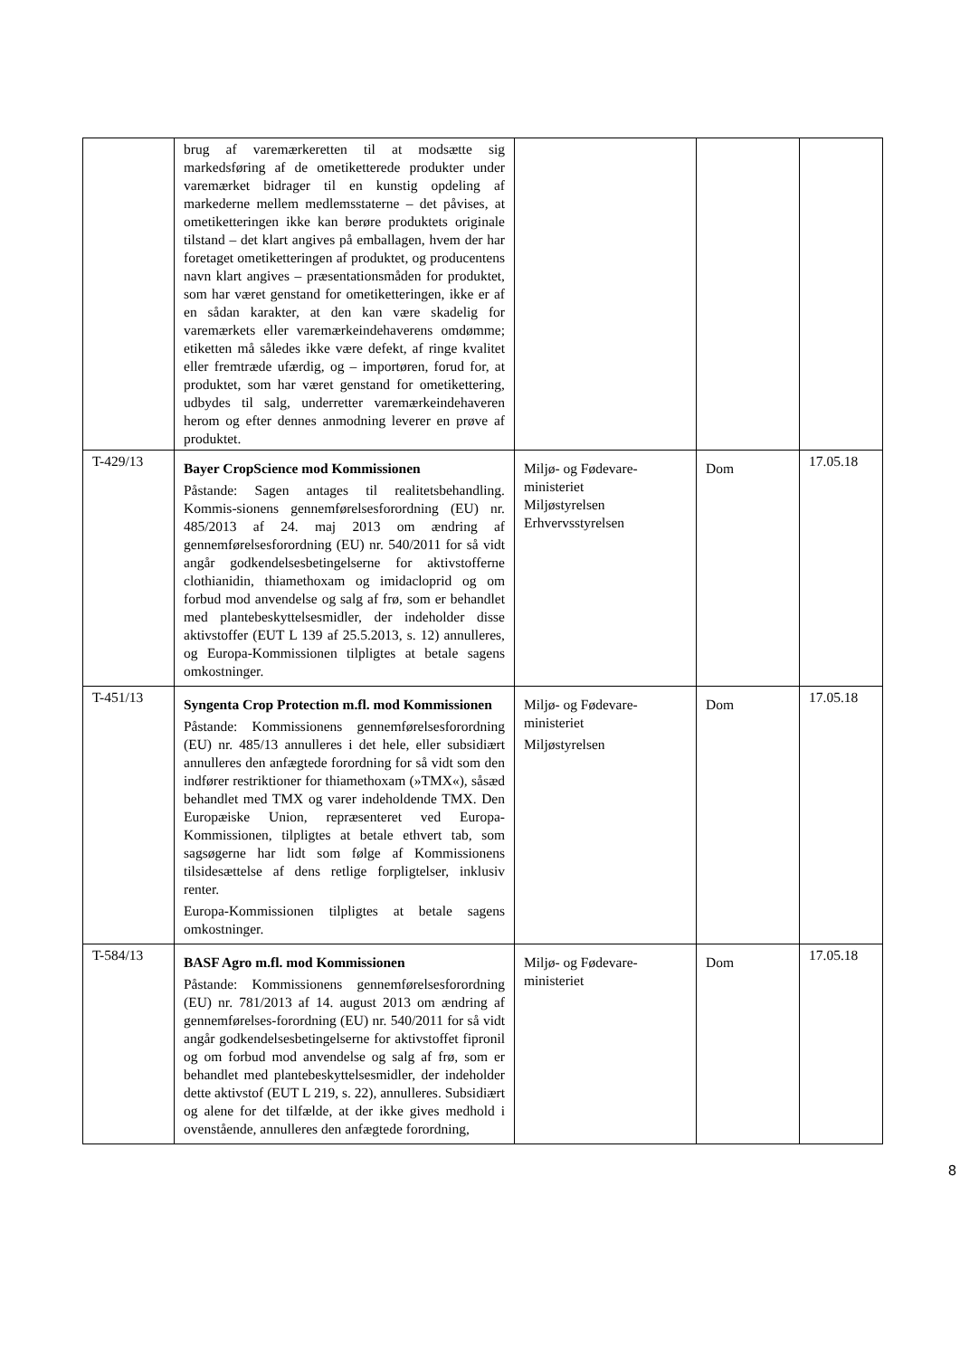| | brug af varemærkeretten til at modsætte sig markedsføring af de ometiketterede produkter under varemærket bidrager til en kunstig opdeling af markederne mellem medlemsstaterne – det påvises, at ometiketteringen ikke kan berøre produktets originale tilstand – det klart angives på emballagen, hvem der har foretaget ometiketteringen af produktet, og producentens navn klart angives – præsentationsmåden for produktet, som har været genstand for ometiketteringen, ikke er af en sådan karakter, at den kan være skadelig for varemærkets eller varemærkeindehaverens omdømme; etiketten må således ikke være defekt, af ringe kvalitet eller fremtræde ufærdig, og – importøren, forud for, at produktet, som har været genstand for ometikettering, udbydes til salg, underretter varemærkeindehaveren herom og efter dennes anmodning leverer en prøve af produktet. | | | |
| T-429/13 | Bayer CropScience mod Kommissionen Påstande: Sagen antages til realitetsbehandling. Kommis-sionens gennemførelsesforordning (EU) nr. 485/2013 af 24. maj 2013 om ændring af gennemførelsesforordning (EU) nr. 540/2011 for så vidt angår godkendelsesbetingelserne for aktivstofferne clothianidin, thiamethoxam og imidacloprid og om forbud mod anvendelse og salg af frø, som er behandlet med plantebeskyttelsesmidler, der indeholder disse aktivstoffer (EUT L 139 af 25.5.2013, s. 12) annulleres, og Europa-Kommissionen tilpligtes at betale sagens omkostninger. | Miljø- og Fødevare-ministeriet Miljøstyrelsen Erhvervsstyrelsen | Dom | 17.05.18 |
| T-451/13 | Syngenta Crop Protection m.fl. mod Kommissionen Påstande: Kommissionens gennemførelsesforordning (EU) nr. 485/13 annulleres i det hele, eller subsidiært annulleres den anfægtede forordning for så vidt som den indfører restriktioner for thiamethoxam (»TMX«), såsæd behandlet med TMX og varer indeholdende TMX. Den Europæiske Union, repræsenteret ved Europa-Kommissionen, tilpligtes at betale ethvert tab, som sagsøgerne har lidt som følge af Kommissionens tilsidesættelse af dens retlige forpligtelser, inklusiv renter. Europa-Kommissionen tilpligtes at betale sagens omkostninger. | Miljø- og Fødevare-ministeriet Miljøstyrelsen | Dom | 17.05.18 |
| T-584/13 | BASF Agro m.fl. mod Kommissionen Påstande: Kommissionens gennemførelsesforordning (EU) nr. 781/2013 af 14. august 2013 om ændring af gennemførelses-forordning (EU) nr. 540/2011 for så vidt angår godkendelsesbetingelserne for aktivstoffet fipronil og om forbud mod anvendelse og salg af frø, som er behandlet med plantebeskyttelsesmidler, der indeholder dette aktivstof (EUT L 219, s. 22), annulleres. Subsidiært og alene for det tilfælde, at der ikke gives medhold i ovenstående, annulleres den anfægtede forordning, | Miljø- og Fødevare-ministeriet | Dom | 17.05.18 |
8